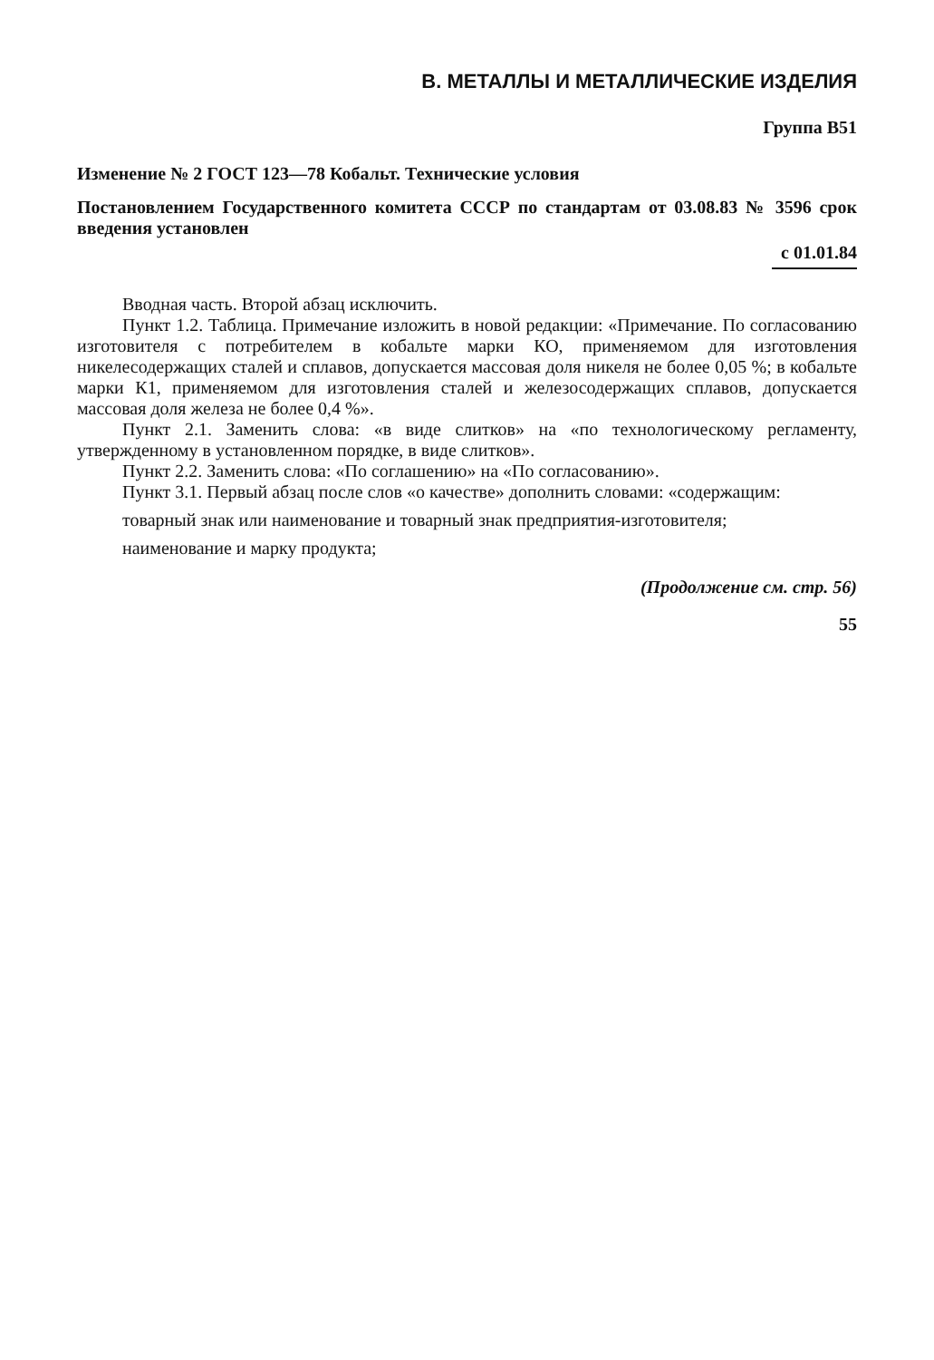В. МЕТАЛЛЫ И МЕТАЛЛИЧЕСКИЕ ИЗДЕЛИЯ
Группа В51
Изменение № 2 ГОСТ 123—78 Кобальт. Технические условия
Постановлением Государственного комитета СССР по стандартам от 03.08.83 № 3596 срок введения установлен
с 01.01.84
Вводная часть. Второй абзац исключить.
Пункт 1.2. Таблица. Примечание изложить в новой редакции: «Примечание. По согласованию изготовителя с потребителем в кобальте марки КО, применяемом для изготовления никелесодержащих сталей и сплавов, допускается массовая доля никеля не более 0,05 %; в кобальте марки К1, применяемом для изготовления сталей и железосодержащих сплавов, допускается массовая доля железа не более 0,4 %».
Пункт 2.1. Заменить слова: «в виде слитков» на «по технологическому регламенту, утвержденному в установленном порядке, в виде слитков».
Пункт 2.2. Заменить слова: «По соглашению» на «По согласованию».
Пункт 3.1. Первый абзац после слов «о качестве» дополнить словами: «содержащим:
товарный знак или наименование и товарный знак предприятия-изготовителя;
наименование и марку продукта;
(Продолжение см. стр. 56)
55